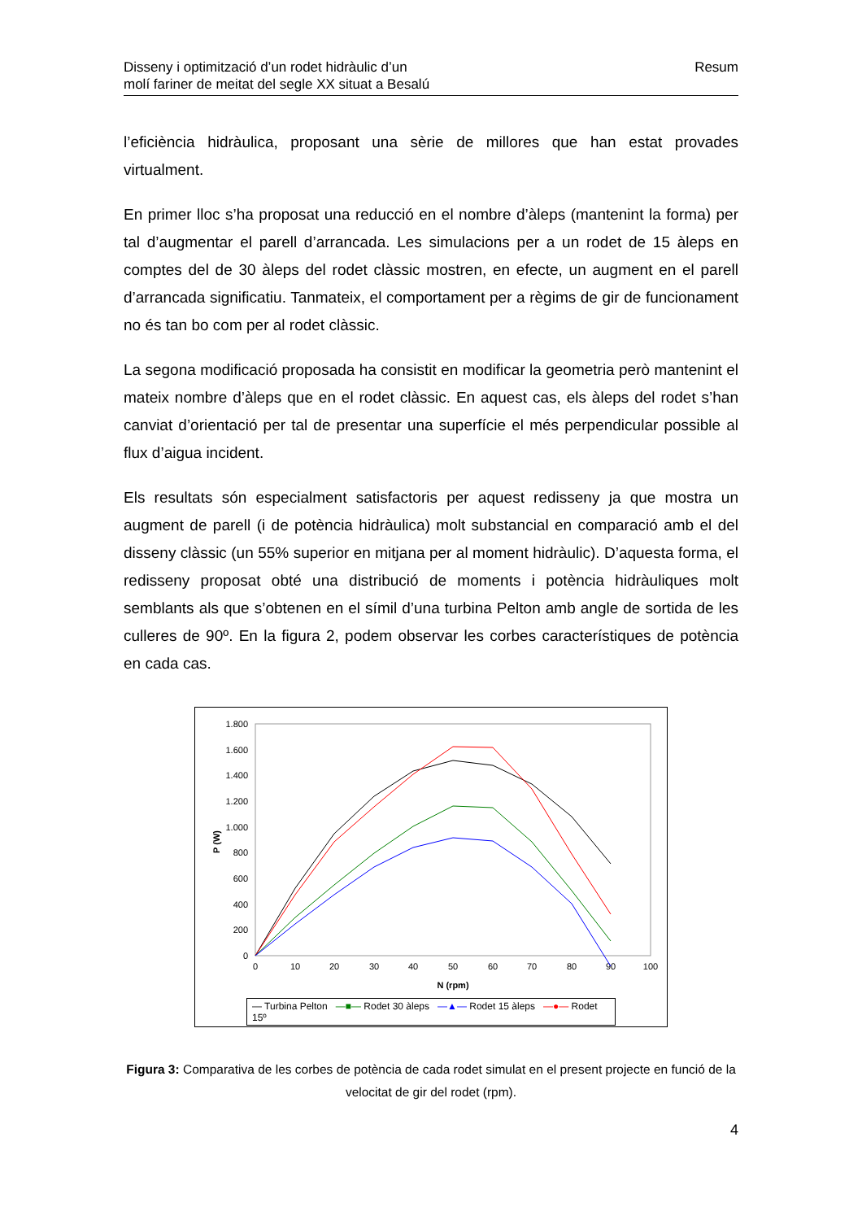Disseny i optimització d’un rodet hidràulic d’un
molí fariner de meitat del segle XX situat a Besalú
Resum
l’eficiència hidràulica, proposant una sèrie de millores que han estat provades virtualment.
En primer lloc s’ha proposat una reducció en el nombre d’àleps (mantenint la forma) per tal d’augmentar el parell d’arrancada. Les simulacions per a un rodet de 15 àleps en comptes del de 30 àleps del rodet clàssic mostren, en efecte, un augment en el parell d’arrancada significatiu. Tanmateix, el comportament per a règims de gir de funcionament no és tan bo com per al rodet clàssic.
La segona modificació proposada ha consistit en modificar la geometria però mantenint el mateix nombre d’àleps que en el rodet clàssic. En aquest cas, els àleps del rodet s’han canviat d’orientació per tal de presentar una superfície el més perpendicular possible al flux d’aigua incident.
Els resultats són especialment satisfactoris per aquest redisseny ja que mostra un augment de parell (i de potència hidràulica) molt substancial en comparació amb el del disseny clàssic (un 55% superior en mitjana per al moment hidràulic). D’aquesta forma, el redisseny proposat obté una distribució de moments i potència hidràuliques molt semblants als que s’obtenen en el símil d’una turbina Pelton amb angle de sortida de les culleres de 90º. En la figura 2, podem observar les corbes característiques de potència en cada cas.
0
200
400
600
800
1.000
1.200
1.400
1.600
1.800
0
10
20
30
40
50
60
70
80
90
100
N (rpm)
P (W)
— Turbina Pelton —■— Rodet 30 àleps —▲— Rodet 15 àleps —●— Rodet 15º
Figura 3: Comparativa de les corbes de potència de cada rodet simulat en el present projecte en funció de la velocitat de gir del rodet (rpm).
4